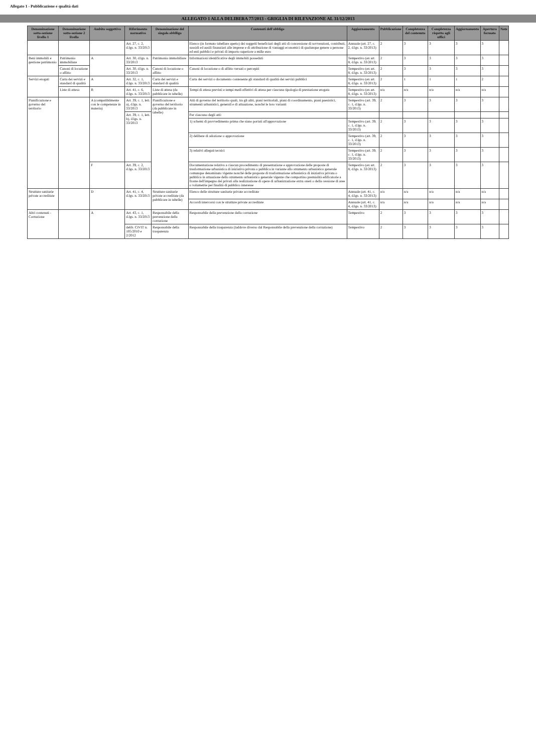Allegato 1 - Pubblicazione e qualità dati
ALLEGATO 1 ALLA DELIBERA 77/2013 - GRIGLIA DI RILEVAZIONE AL 31/12/2013
| Denominazione sotto-sezione livello 1 | Denominazione sotto-sezione 2 livello | Ambito soggettivo | Riferimento normativo | Denominazione del singolo obblligo | Contenuti dell'obbligo | Aggiornamento | Pubblicazione | Completezza del contenuto | Completezza rispetto agli uffici | Aggiornamento | Apertura formato | Note |
| --- | --- | --- | --- | --- | --- | --- | --- | --- | --- | --- | --- | --- |
| | | | Art. 27, c. 2, d.lgs. n. 33/2013 | | Elenco (in formato tabellare aperto) dei soggetti beneficiari degli atti di concessione di sovvenzioni, contributi, sussidi ed ausili finanziari alle imprese e di attribuzione di vantaggi economici di qualunque genere a persone ed enti pubblici e privati di importo superiore a mille euro | Annuale (art. 27, c. 2, d.lgs. n. 33/2013) | 2 | 3 | 3 | 3 | 3 | |
| Beni immobili e gestione patrimonio | Patrimonio immobiliare | A | Art. 30, d.lgs. n. 33/2013 | Patrimonio immobiliare | Informazioni identificative degli immobili posseduti | Tempestivo (ex art. 8, d.lgs. n. 33/2013) | 2 | 3 | 3 | 3 | 3 | |
| | Canoni di locazione o affitto | | Art. 30, d.lgs. n. 33/2013 | Canoni di locazione o affitto | Canoni di locazione o di affitto versati o percepiti | Tempestivo (ex art. 8, d.lgs. n. 33/2013) | 2 | 3 | 3 | 3 | 3 | |
| Servizi erogati | Carta dei servizi e standard di qualità | A | Art. 32, c. 1, d.lgs. n. 33/2013 | Carta dei servizi e standard di qualità | Carta dei servizi o documento contenente gli standard di qualità dei servizi pubblici | Tempestivo (ex art. 8, d.lgs. n. 33/2013) | 2 | 1 | 1 | 1 | 2 | |
| | Liste di attesa | B | Art. 41, c. 6, d.lgs. n. 33/2013 | Liste di attesa (da pubblicare in tabelle) | Tempi di attesa previsti e tempi medi effettivi di attesa per ciascuna tipologia di prestazione erogata | Tempestivo (ex art. 8, d.lgs. n. 33/2013) | n/a | n/a | n/a | n/a | n/a | |
| Pianificazione e governo del territorio | | A (compatibilmente con le competenze in materia) | Art. 39, c. 1, lett. a), d.lgs. n. 33/2013 | Pianificazione e governo del territorio (da pubblicare in tabelle) | Atti di governo del territorio quali, tra gli altri, piani territoriali, piani di coordinamento, piani paesistici, strumenti urbanistici, generali e di attuazione, nonché le loro varianti | Tempestivo (art. 39, c. 1, d.lgs. n. 33/2013) | 2 | 3 | 3 | 3 | 3 | |
| | | | Art. 39, c. 1, lett. b), d.lgs. n. 33/2013 | | Per ciascuno degli atti: | | | | | | | |
| | | | | | 1) schemi di provvedimento prima che siano portati all'approvazione | Tempestivo (art. 39, c. 1, d.lgs. n. 33/2013) | 2 | 3 | 3 | 3 | 3 | |
| | | | | | 2) delibere di adozione o approvazione | Tempestivo (art. 39, c. 1, d.lgs. n. 33/2013) | 2 | 3 | 3 | 3 | 3 | |
| | | | | | 3) relativi allegati tecnici | Tempestivo (art. 39, c. 1, d.lgs. n. 33/2013) | 2 | 3 | 3 | 3 | 3 | |
| | | F | Art. 39, c. 2, d.lgs. n. 33/2013 | | Documentazione relativa a ciascun procedimento di presentazione e approvazione delle proposte di trasformazione urbanistica di iniziativa privata o pubblica in variante allo strumento urbanistico generale comunque denominato vigente nonché delle proposte di trasformazione urbanistica di iniziativa privata o pubblica in attuazione dello strumento urbanistico generale vigente che comportino premialità edificatorie a fronte dell'impegno dei privati alla realizzazione di opere di urbanizzazione extra oneri o della cessione di aree o volumetrie per finalità di pubblico interesse | Tempestivo (ex art. 8, d.lgs. n. 33/2013) | 2 | 3 | 3 | 3 | 3 | |
| Strutture sanitarie private accreditate | | D | Art. 41, c. 4, d.lgs. n. 33/2013 | Strutture sanitarie private accreditate (da pubblicare in tabelle) | Elenco delle strutture sanitarie private accreditate | Annuale (art. 41, c. 4, d.lgs. n. 33/2013) | n/a | n/a | n/a | n/a | n/a | |
| | | | | | Accordi intercorsi con le strutture private accreditate | Annuale (art. 41, c. 4, d.lgs. n. 33/2013) | n/a | n/a | n/a | n/a | n/a | |
| Altri contenuti - Corruzione | | A | Art. 43, c. 1, d.lgs. n. 33/2013 | Responsabile della prevenzione della corruzione | Responsabile della prevenzione della corruzione | Tempestivo | 2 | 3 | 3 | 3 | 3 | |
| | | | delib. CiVIT n. 105/2010 e 2/2012 | Responsabile della trasparenza | Responsabile della trasparenza (laddove diverso dal Responsabile della prevenzione della corruzione) | Tempestivo | 2 | 3 | 3 | 3 | 3 | |